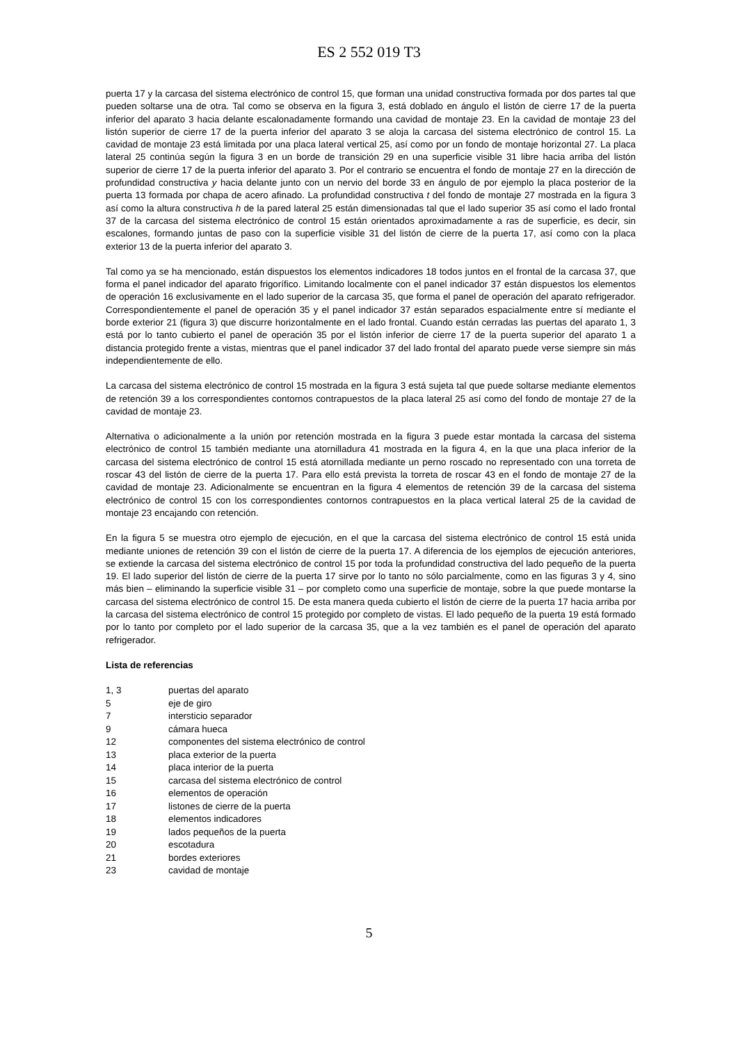ES 2 552 019 T3
puerta 17 y la carcasa del sistema electrónico de control 15, que forman una unidad constructiva formada por dos partes tal que pueden soltarse una de otra. Tal como se observa en la figura 3, está doblado en ángulo el listón de cierre 17 de la puerta inferior del aparato 3 hacia delante escalonadamente formando una cavidad de montaje 23. En la cavidad de montaje 23 del listón superior de cierre 17 de la puerta inferior del aparato 3 se aloja la carcasa del sistema electrónico de control 15. La cavidad de montaje 23 está limitada por una placa lateral vertical 25, así como por un fondo de montaje horizontal 27. La placa lateral 25 continúa según la figura 3 en un borde de transición 29 en una superficie visible 31 libre hacia arriba del listón superior de cierre 17 de la puerta inferior del aparato 3. Por el contrario se encuentra el fondo de montaje 27 en la dirección de profundidad constructiva y hacia delante junto con un nervio del borde 33 en ángulo de por ejemplo la placa posterior de la puerta 13 formada por chapa de acero afinado. La profundidad constructiva t del fondo de montaje 27 mostrada en la figura 3 así como la altura constructiva h de la pared lateral 25 están dimensionadas tal que el lado superior 35 así como el lado frontal 37 de la carcasa del sistema electrónico de control 15 están orientados aproximadamente a ras de superficie, es decir, sin escalones, formando juntas de paso con la superficie visible 31 del listón de cierre de la puerta 17, así como con la placa exterior 13 de la puerta inferior del aparato 3.
Tal como ya se ha mencionado, están dispuestos los elementos indicadores 18 todos juntos en el frontal de la carcasa 37, que forma el panel indicador del aparato frigorífico. Limitando localmente con el panel indicador 37 están dispuestos los elementos de operación 16 exclusivamente en el lado superior de la carcasa 35, que forma el panel de operación del aparato refrigerador. Correspondientemente el panel de operación 35 y el panel indicador 37 están separados espacialmente entre sí mediante el borde exterior 21 (figura 3) que discurre horizontalmente en el lado frontal. Cuando están cerradas las puertas del aparato 1, 3 está por lo tanto cubierto el panel de operación 35 por el listón inferior de cierre 17 de la puerta superior del aparato 1 a distancia protegido frente a vistas, mientras que el panel indicador 37 del lado frontal del aparato puede verse siempre sin más independientemente de ello.
La carcasa del sistema electrónico de control 15 mostrada en la figura 3 está sujeta tal que puede soltarse mediante elementos de retención 39 a los correspondientes contornos contrapuestos de la placa lateral 25 así como del fondo de montaje 27 de la cavidad de montaje 23.
Alternativa o adicionalmente a la unión por retención mostrada en la figura 3 puede estar montada la carcasa del sistema electrónico de control 15 también mediante una atornilladura 41 mostrada en la figura 4, en la que una placa inferior de la carcasa del sistema electrónico de control 15 está atornillada mediante un perno roscado no representado con una torreta de roscar 43 del listón de cierre de la puerta 17. Para ello está prevista la torreta de roscar 43 en el fondo de montaje 27 de la cavidad de montaje 23. Adicionalmente se encuentran en la figura 4 elementos de retención 39 de la carcasa del sistema electrónico de control 15 con los correspondientes contornos contrapuestos en la placa vertical lateral 25 de la cavidad de montaje 23 encajando con retención.
En la figura 5 se muestra otro ejemplo de ejecución, en el que la carcasa del sistema electrónico de control 15 está unida mediante uniones de retención 39 con el listón de cierre de la puerta 17. A diferencia de los ejemplos de ejecución anteriores, se extiende la carcasa del sistema electrónico de control 15 por toda la profundidad constructiva del lado pequeño de la puerta 19. El lado superior del listón de cierre de la puerta 17 sirve por lo tanto no sólo parcialmente, como en las figuras 3 y 4, sino más bien – eliminando la superficie visible 31 – por completo como una superficie de montaje, sobre la que puede montarse la carcasa del sistema electrónico de control 15. De esta manera queda cubierto el listón de cierre de la puerta 17 hacia arriba por la carcasa del sistema electrónico de control 15 protegido por completo de vistas. El lado pequeño de la puerta 19 está formado por lo tanto por completo por el lado superior de la carcasa 35, que a la vez también es el panel de operación del aparato refrigerador.
Lista de referencias
| 1, 3 | puertas del aparato |
| 5 | eje de giro |
| 7 | intersticio separador |
| 9 | cámara hueca |
| 12 | componentes del sistema electrónico de control |
| 13 | placa exterior de la puerta |
| 14 | placa interior de la puerta |
| 15 | carcasa del sistema electrónico de control |
| 16 | elementos de operación |
| 17 | listones de cierre de la puerta |
| 18 | elementos indicadores |
| 19 | lados pequeños de la puerta |
| 20 | escotadura |
| 21 | bordes exteriores |
| 23 | cavidad de montaje |
5